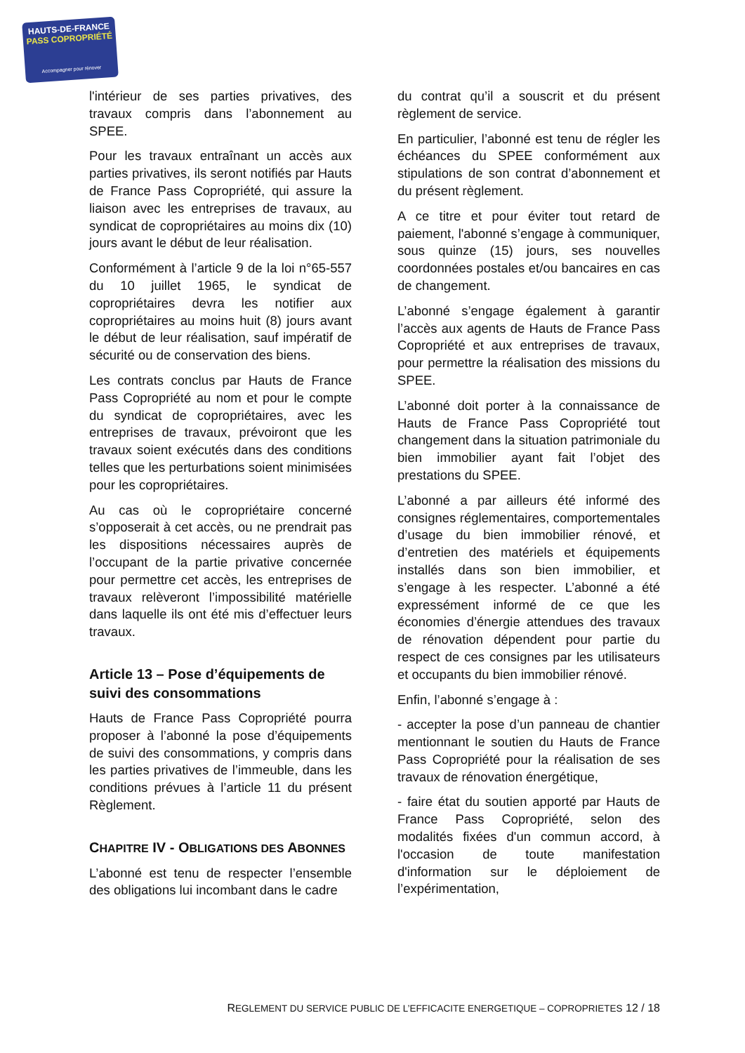HAUTS-DE-FRANCE
PASS COPROPRIÉTÉ
Accompagner pour rénover
l'intérieur de ses parties privatives, des travaux compris dans l’abonnement au SPEE.
Pour les travaux entraînant un accès aux parties privatives, ils seront notifiés par Hauts de France Pass Copropriété, qui assure la liaison avec les entreprises de travaux, au syndicat de copropriétaires au moins dix (10) jours avant le début de leur réalisation.
Conformément à l’article 9 de la loi n°65-557 du 10 juillet 1965, le syndicat de copropriétaires devra les notifier aux copropriétaires au moins huit (8) jours avant le début de leur réalisation, sauf impératif de sécurité ou de conservation des biens.
Les contrats conclus par Hauts de France Pass Copropriété au nom et pour le compte du syndicat de copropriétaires, avec les entreprises de travaux, prévoiront que les travaux soient exécutés dans des conditions telles que les perturbations soient minimisées pour les copropriétaires.
Au cas où le copropriétaire concerné s’opposerait à cet accès, ou ne prendrait pas les dispositions nécessaires auprès de l’occupant de la partie privative concernée pour permettre cet accès, les entreprises de travaux relèveront l’impossibilité matérielle dans laquelle ils ont été mis d’effectuer leurs travaux.
Article 13 – Pose d’équipements de suivi des consommations
Hauts de France Pass Copropriété pourra proposer à l’abonné la pose d’équipements de suivi des consommations, y compris dans les parties privatives de l’immeuble, dans les conditions prévues à l’article 11 du présent Règlement.
CHAPITRE IV - OBLIGATIONS DES ABONNES
L’abonné est tenu de respecter l’ensemble des obligations lui incombant dans le cadre
du contrat qu’il a souscrit et du présent règlement de service.
En particulier, l’abonné est tenu de régler les échéances du SPEE conformément aux stipulations de son contrat d’abonnement et du présent règlement.
A ce titre et pour éviter tout retard de paiement, l'abonné s’engage à communiquer, sous quinze (15) jours, ses nouvelles coordonnées postales et/ou bancaires en cas de changement.
L’abonné s’engage également à garantir l’accès aux agents de Hauts de France Pass Copropriété et aux entreprises de travaux, pour permettre la réalisation des missions du SPEE.
L’abonné doit porter à la connaissance de Hauts de France Pass Copropriété tout changement dans la situation patrimoniale du bien immobilier ayant fait l’objet des prestations du SPEE.
L’abonné a par ailleurs été informé des consignes réglementaires, comportementales d’usage du bien immobilier rénové, et d’entretien des matériels et équipements installés dans son bien immobilier, et s’engage à les respecter. L’abonné a été expressément informé de ce que les économies d’énergie attendues des travaux de rénovation dépendent pour partie du respect de ces consignes par les utilisateurs et occupants du bien immobilier rénové.
Enfin, l’abonné s’engage à :
- accepter la pose d’un panneau de chantier mentionnant le soutien du Hauts de France Pass Copropriété pour la réalisation de ses travaux de rénovation énergétique,
- faire état du soutien apporté par Hauts de France Pass Copropriété, selon des modalités fixées d'un commun accord, à l'occasion de toute manifestation d'information sur le déploiement de l’expérimentation,
REGLEMENT DU SERVICE PUBLIC DE L’EFFICACITE ENERGETIQUE – COPROPRIETES 12 / 18